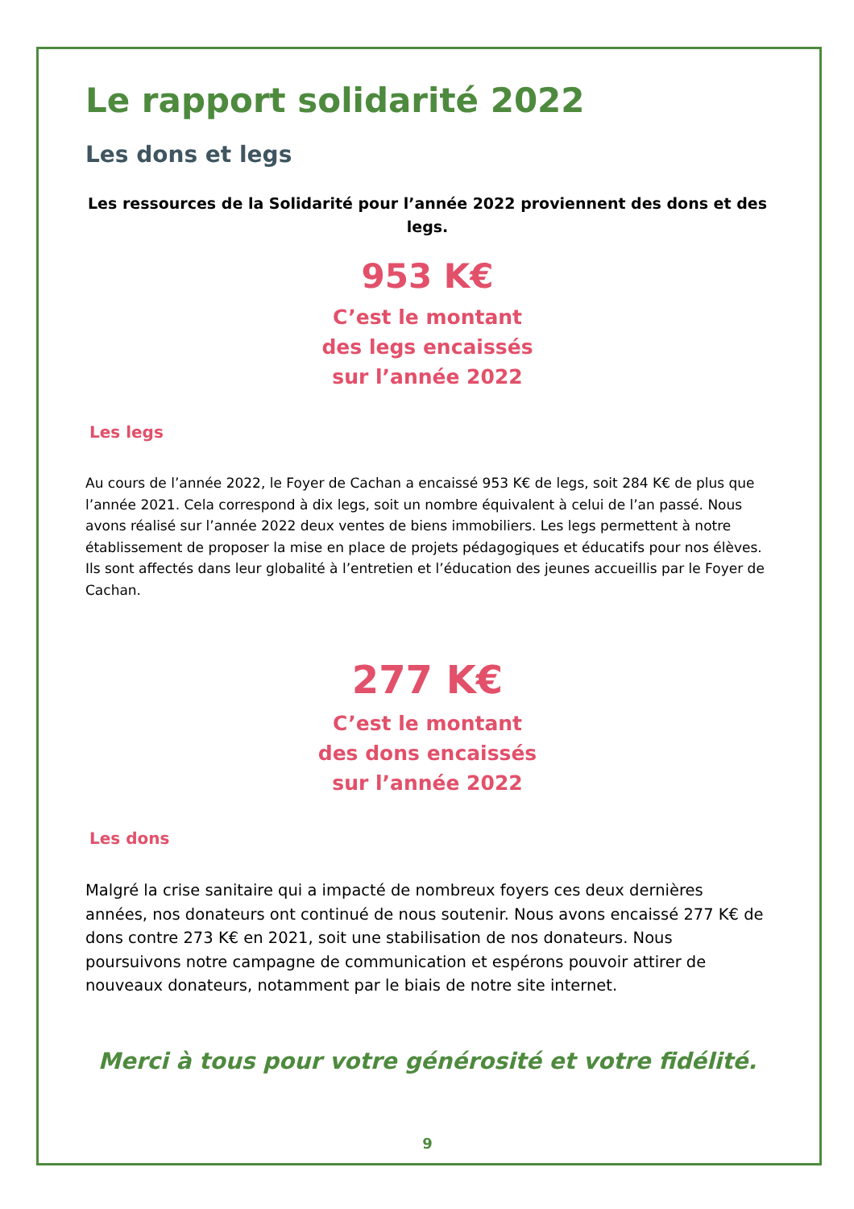Le rapport solidarité 2022
Les dons et legs
Les ressources de la Solidarité pour l’année 2022 proviennent des dons et des legs.
953 K€
C’est le montant
des legs encaissés
sur l’année 2022
Les legs
Au cours de l’année 2022, le Foyer de Cachan a encaissé 953 K€ de legs, soit 284 K€ de plus que l’année 2021. Cela correspond à dix legs, soit un nombre équivalent à celui de l’an passé. Nous avons réalisé sur l’année 2022 deux ventes de biens immobiliers. Les legs permettent à notre établissement de proposer la mise en place de projets pédagogiques et éducatifs pour nos élèves. Ils sont affectés dans leur globalité à l’entretien et l’éducation des jeunes accueillis par le Foyer de Cachan.
277 K€
C’est le montant
des dons encaissés
sur l’année 2022
Les dons
Malgré la crise sanitaire qui a impacté de nombreux foyers ces deux dernières années, nos donateurs ont continué de nous soutenir. Nous avons encaissé 277 K€ de dons contre 273 K€ en 2021, soit une stabilisation de nos donateurs. Nous poursuivons notre campagne de communication et espérons pouvoir attirer de nouveaux donateurs, notamment par le biais de notre site internet.
Merci à tous pour votre générosité et votre fidélité.
9